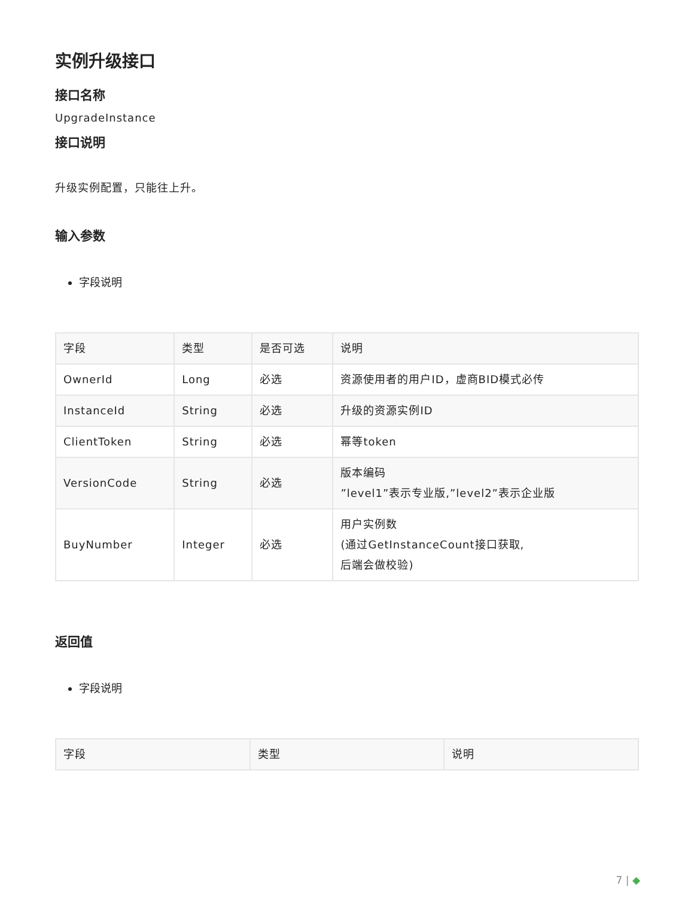实例升级接口
接口名称
UpgradeInstance
接口说明
升级实例配置，只能往上升。
输入参数
字段说明
| 字段 | 类型 | 是否可选 | 说明 |
| --- | --- | --- | --- |
| OwnerId | Long | 必选 | 资源使用者的用户ID，虚商BID模式必传 |
| InstanceId | String | 必选 | 升级的资源实例ID |
| ClientToken | String | 必选 | 幂等token |
| VersionCode | String | 必选 | 版本编码 ”level1”表示专业版,”level2”表示企业版 |
| BuyNumber | Integer | 必选 | 用户实例数 (通过GetInstanceCount接口获取, 后端会做校验) |
返回值
字段说明
| 字段 | 类型 | 说明 |
| --- | --- | --- |
7 | ◆